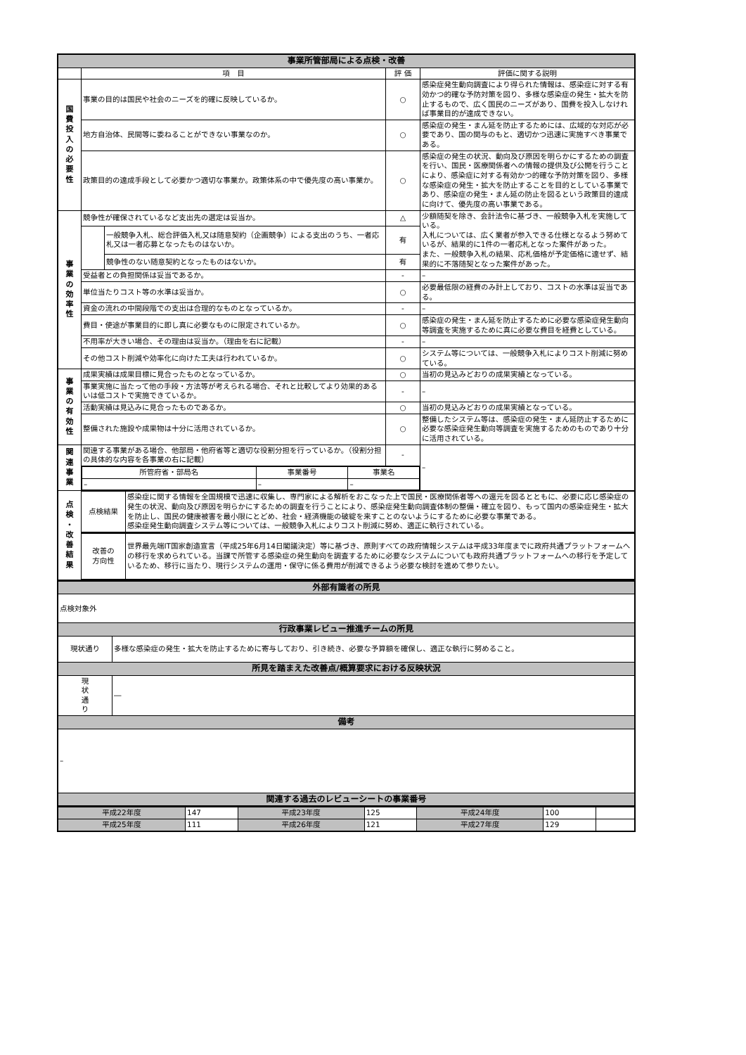| 事業所管部局による点検・改善 | | | | |
| | 項 目 | | 評 価 | 評価に関する説明 |
| 国 費 投 入 の 必 要 性 | 事業の目的は国民や社会のニーズを的確に反映しているか。 | | ○ | 感染症発生動向調査により得られた情報は、感染症に対する有効かつ的確な予防対策を図り、多様な感染症の発生・拡大を防止するもので、広く国民のニーズがあり、国費を投入しなければ事業目的が達成できない。 |
| | 地方自治体、民間等に委ねることができない事業なのか。 | | ○ | 感染症の発生・まん延を防止するためには、広域的な対応が必要であり、国の関与のもと、適切かつ迅速に実施すべき事業である。 |
| | 政策目的の達成手段として必要かつ適切な事業か。政策体系の中で優先度の高い事業か。 | | ○ | 感染症の発生の状況、動向及び原因を明らかにするための調査を行い、国民・医療関係者への情報の提供及び公開を行うことにより、感染症に対する有効かつ的確な予防対策を図り、多様な感染症の発生・拡大を防止することを目的としている事業であり、感染症の発生・まん延の防止を図るという政策目的達成に向けて、優先度の高い事業である。 |
| 事 業 の 効 率 性 | 競争性が確保されているなど支出先の選定は妥当か。 | | △ | 少額随契を除き、会計法令に基づき、一般競争入札を実施している。 入札については、広く業者が参入できる仕様となるよう努めているが、結果的に1件の一者応札となった案件があった。 また、一般競争入札の結果、応札価格が予定価格に達せず、結果的に不落随契となった案件があった。 |
| | | 一般競争入札、総合評価入札又は随意契約（企画競争）による支出のうち、一者応札又は一者応募となったものはないか。 | 有 | |
| | | 競争性のない随意契約となったものはないか。 | 有 | |
| | 受益者との負担関係は妥当であるか。 | | - | – |
| | 単位当たりコスト等の水準は妥当か。 | | ○ | 必要最低限の経費のみ計上しており、コストの水準は妥当である。 |
| | 資金の流れの中間段階での支出は合理的なものとなっているか。 | | - | – |
| | 費目・使途が事業目的に即し真に必要なものに限定されているか。 | | ○ | 感染症の発生・まん延を防止するために必要な感染症発生動向等調査を実施するために真に必要な費目を経費としている。 |
| | 不用率が大きい場合、その理由は妥当か。（理由を右に記載） | | - | – |
| | その他コスト削減や効率化に向けた工夫は行われているか。 | | ○ | システム等については、一般競争入札によりコスト削減に努めている。 |
| 事 業 の 有 効 性 | 成果実績は成果目標に見合ったものとなっているか。 | | ○ | 当初の見込みどおりの成果実績となっている。 |
| | 事業実施に当たって他の手段・方法等が考えられる場合、それと比較してより効果的あるいは低コストで実施できているか。 | | - | – |
| | 活動実績は見込みに見合ったものであるか。 | | ○ | 当初の見込みどおりの成果実績となっている。 |
| | 整備された施設や成果物は十分に活用されているか。 | | ○ | 整備したシステム等は、感染症の発生・まん延防止するために必要な感染症発生動向等調査を実施するためのものであり十分に活用されている。 |
| 関 連 事 業 | 関連する事業がある場合、他部局・他府省等と適切な役割分担を行っているか。（役割分担の具体的な内容を各事業の右に記載） | | - | – |
| | / 所管府省・部局名 / 事業番号 / 事業名 / / --- / --- / --- / / – / – / – / | | | |
| 点 検 ・ 改 善 結 果 | / 点検結果 / 感染症に関する情報を全国規模で迅速に収集し、専門家による解析をおこなった上で国民・医療関係者等への還元を図るとともに、必要に応じ感染症の発生の状況、動向及び原因を明らかにするための調査を行うことにより、感染症発生動向調査体制の整備・確立を図り、もって国内の感染症発生・拡大を防止し、国民の健康被害を最小限にとどめ、社会・経済機能の破綻を来すことのないようにするために必要な事業である。 感染症発生動向調査システム等については、一般競争入札によりコスト削減に努め、適正に執行されている。 / | | | |
| | / 改善の 方向性 / 世界最先端IT国家創造宣言（平成25年6月14日閣議決定）等に基づき、原則すべての政府情報システムは平成33年度までに政府共通プラットフォームへの移行を求められている。当課で所管する感染症の発生動向を調査するために必要なシステムについても政府共通プラットフォームへの移行を予定しているため、移行に当たり、現行システムの運用・保守に係る費用が削減できるよう必要な検討を進めて参りたい。 / | | | |
| 外部有識者の所見 | |
| 点検対象外 | |
| 行政事業レビュー推進チームの所見 | |
| 現状通り | 多様な感染症の発生・拡大を防止するために寄与しており、引き続き、必要な予算額を確保し、適正な執行に努めること。 |
| 所見を踏まえた改善点/概算要求における反映状況 | |
| 現 状 通 り | ― |
| 備考 | |
| – | |
| 関連する過去のレビューシートの事業番号 | |
| 平成22年度 | 147 | 平成23年度 | 125 | 平成24年度 | 100 | |
| 平成25年度 | 111 | 平成26年度 | 121 | 平成27年度 | 129 | |